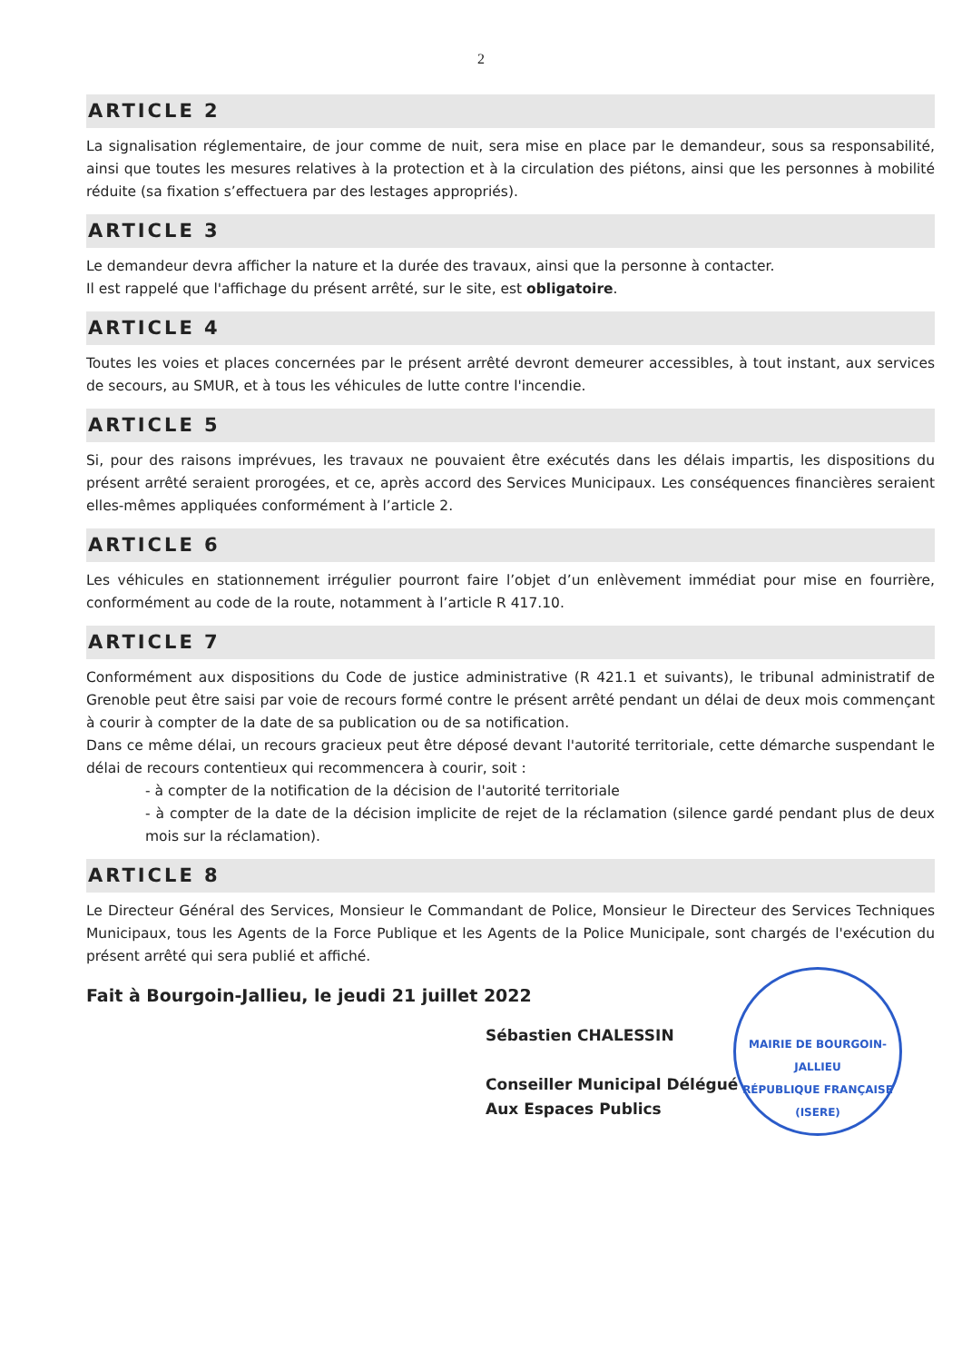2
ARTICLE 2
La signalisation réglementaire, de jour comme de nuit, sera mise en place par le demandeur, sous sa responsabilité, ainsi que toutes les mesures relatives à la protection et à la circulation des piétons, ainsi que les personnes à mobilité réduite (sa fixation s’effectuera par des lestages appropriés).
ARTICLE 3
Le demandeur devra afficher la nature et la durée des travaux, ainsi que la personne à contacter.
Il est rappelé que l'affichage du présent arrêté, sur le site, est obligatoire.
ARTICLE 4
Toutes les voies et places concernées par le présent arrêté devront demeurer accessibles, à tout instant, aux services de secours, au SMUR, et à tous les véhicules de lutte contre l'incendie.
ARTICLE 5
Si, pour des raisons imprévues, les travaux ne pouvaient être exécutés dans les délais impartis, les dispositions du présent arrêté seraient prorogées, et ce, après accord des Services Municipaux. Les conséquences financières seraient elles-mêmes appliquées conformément à l’article 2.
ARTICLE 6
Les véhicules en stationnement irrégulier pourront faire l’objet d’un enlèvement immédiat pour mise en fourrière, conformément au code de la route, notamment à l’article R 417.10.
ARTICLE 7
Conformément aux dispositions du Code de justice administrative (R 421.1 et suivants), le tribunal administratif de Grenoble peut être saisi par voie de recours formé contre le présent arrêté pendant un délai de deux mois commençant à courir à compter de la date de sa publication ou de sa notification.
Dans ce même délai, un recours gracieux peut être déposé devant l'autorité territoriale, cette démarche suspendant le délai de recours contentieux qui recommencera à courir, soit :
- à compter de la notification de la décision de l'autorité territoriale
- à compter de la date de la décision implicite de rejet de la réclamation (silence gardé pendant plus de deux mois sur la réclamation).
ARTICLE 8
Le Directeur Général des Services, Monsieur le Commandant de Police, Monsieur le Directeur des Services Techniques Municipaux, tous les Agents de la Force Publique et les Agents de la Police Municipale, sont chargés de l'exécution du présent arrêté qui sera publié et affiché.
Fait à Bourgoin-Jallieu, le jeudi 21 juillet 2022
Sébastien CHALESSIN
Conseiller Municipal Délégué
Aux Espaces Publics
MAIRIE DE BOURGOIN-JALLIEU
RÉPUBLIQUE FRANÇAISE
(ISERE)